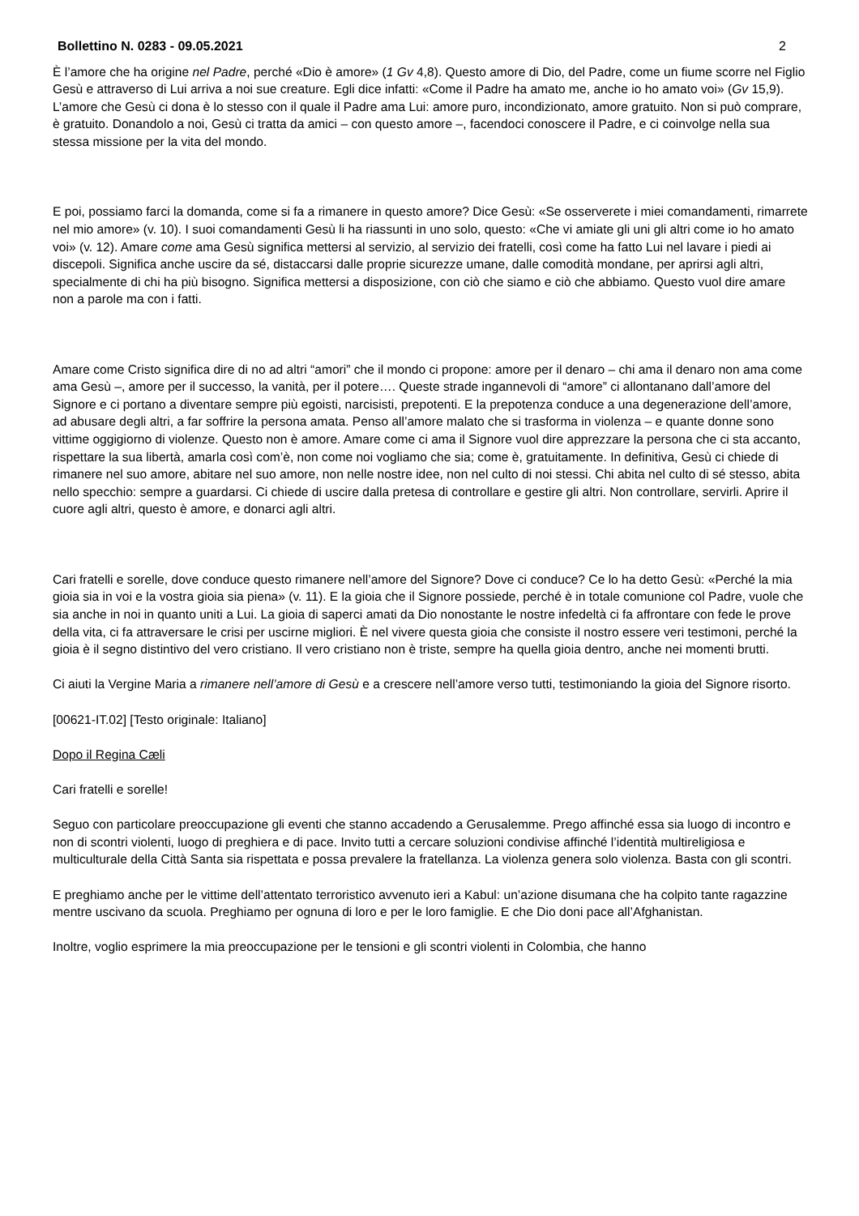Bollettino N. 0283 - 09.05.2021 2
È l’amore che ha origine nel Padre, perché «Dio è amore» (1 Gv 4,8). Questo amore di Dio, del Padre, come un fiume scorre nel Figlio Gesù e attraverso di Lui arriva a noi sue creature. Egli dice infatti: «Come il Padre ha amato me, anche io ho amato voi» (Gv 15,9). L’amore che Gesù ci dona è lo stesso con il quale il Padre ama Lui: amore puro, incondizionato, amore gratuito. Non si può comprare, è gratuito. Donandolo a noi, Gesù ci tratta da amici – con questo amore –, facendoci conoscere il Padre, e ci coinvolge nella sua stessa missione per la vita del mondo.
E poi, possiamo farci la domanda, come si fa a rimanere in questo amore? Dice Gesù: «Se osserverete i miei comandamenti, rimarrete nel mio amore» (v. 10). I suoi comandamenti Gesù li ha riassunti in uno solo, questo: «Che vi amiate gli uni gli altri come io ho amato voi» (v. 12). Amare come ama Gesù significa mettersi al servizio, al servizio dei fratelli, così come ha fatto Lui nel lavare i piedi ai discepoli. Significa anche uscire da sé, distaccarsi dalle proprie sicurezze umane, dalle comodità mondane, per aprirsi agli altri, specialmente di chi ha più bisogno. Significa mettersi a disposizione, con ciò che siamo e ciò che abbiamo. Questo vuol dire amare non a parole ma con i fatti.
Amare come Cristo significa dire di no ad altri “amori” che il mondo ci propone: amore per il denaro – chi ama il denaro non ama come ama Gesù –, amore per il successo, la vanità, per il potere…. Queste strade ingannevoli di “amore” ci allontanano dall’amore del Signore e ci portano a diventare sempre più egoisti, narcisisti, prepotenti. E la prepotenza conduce a una degenerazione dell’amore, ad abusare degli altri, a far soffrire la persona amata. Penso all’amore malato che si trasforma in violenza – e quante donne sono vittime oggigiorno di violenze. Questo non è amore. Amare come ci ama il Signore vuol dire apprezzare la persona che ci sta accanto, rispettare la sua libertà, amarla così com’è, non come noi vogliamo che sia; come è, gratuitamente. In definitiva, Gesù ci chiede di rimanere nel suo amore, abitare nel suo amore, non nelle nostre idee, non nel culto di noi stessi. Chi abita nel culto di sé stesso, abita nello specchio: sempre a guardarsi. Ci chiede di uscire dalla pretesa di controllare e gestire gli altri. Non controllare, servirli. Aprire il cuore agli altri, questo è amore, e donarci agli altri.
Cari fratelli e sorelle, dove conduce questo rimanere nell’amore del Signore? Dove ci conduce? Ce lo ha detto Gesù: «Perché la mia gioia sia in voi e la vostra gioia sia piena» (v. 11). E la gioia che il Signore possiede, perché è in totale comunione col Padre, vuole che sia anche in noi in quanto uniti a Lui. La gioia di saperci amati da Dio nonostante le nostre infedeltà ci fa affrontare con fede le prove della vita, ci fa attraversare le crisi per uscirne migliori. È nel vivere questa gioia che consiste il nostro essere veri testimoni, perché la gioia è il segno distintivo del vero cristiano. Il vero cristiano non è triste, sempre ha quella gioia dentro, anche nei momenti brutti.
Ci aiuti la Vergine Maria a rimanere nell’amore di Gesù e a crescere nell’amore verso tutti, testimoniando la gioia del Signore risorto.
[00621-IT.02] [Testo originale: Italiano]
Dopo il Regina Cæli
Cari fratelli e sorelle!
Seguo con particolare preoccupazione gli eventi che stanno accadendo a Gerusalemme. Prego affinché essa sia luogo di incontro e non di scontri violenti, luogo di preghiera e di pace. Invito tutti a cercare soluzioni condivise affinché l’identità multireligiosa e multiculturale della Città Santa sia rispettata e possa prevalere la fratellanza. La violenza genera solo violenza. Basta con gli scontri.
E preghiamo anche per le vittime dell’attentato terroristico avvenuto ieri a Kabul: un’azione disumana che ha colpito tante ragazzine mentre uscivano da scuola. Preghiamo per ognuna di loro e per le loro famiglie. E che Dio doni pace all’Afghanistan.
Inoltre, voglio esprimere la mia preoccupazione per le tensioni e gli scontri violenti in Colombia, che hanno